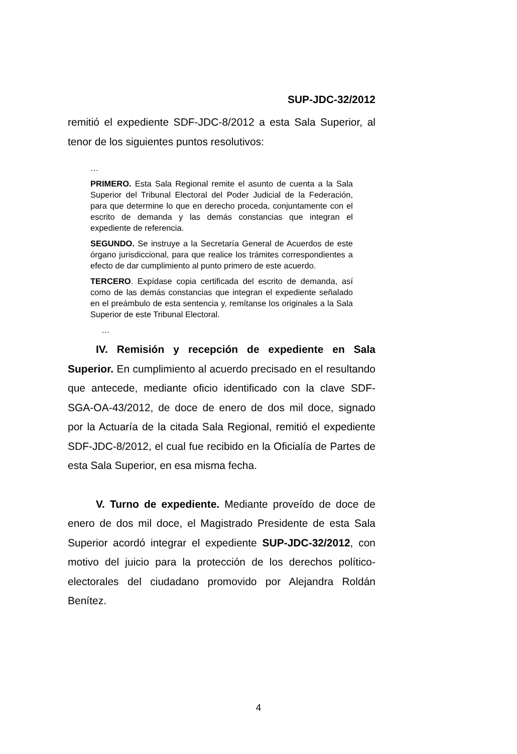SUP-JDC-32/2012
remitió el expediente SDF-JDC-8/2012 a esta Sala Superior, al tenor de los siguientes puntos resolutivos:
…
PRIMERO. Esta Sala Regional remite el asunto de cuenta a la Sala Superior del Tribunal Electoral del Poder Judicial de la Federación, para que determine lo que en derecho proceda, conjuntamente con el escrito de demanda y las demás constancias que integran el expediente de referencia.
SEGUNDO. Se instruye a la Secretaría General de Acuerdos de este órgano jurisdiccional, para que realice los trámites correspondientes a efecto de dar cumplimiento al punto primero de este acuerdo.
TERCERO. Expídase copia certificada del escrito de demanda, así como de las demás constancias que integran el expediente señalado en el preámbulo de esta sentencia y, remítanse los originales a la Sala Superior de este Tribunal Electoral.
…
IV. Remisión y recepción de expediente en Sala Superior. En cumplimiento al acuerdo precisado en el resultando que antecede, mediante oficio identificado con la clave SDF-SGA-OA-43/2012, de doce de enero de dos mil doce, signado por la Actuaría de la citada Sala Regional, remitió el expediente SDF-JDC-8/2012, el cual fue recibido en la Oficialía de Partes de esta Sala Superior, en esa misma fecha.
V. Turno de expediente. Mediante proveído de doce de enero de dos mil doce, el Magistrado Presidente de esta Sala Superior acordó integrar el expediente SUP-JDC-32/2012, con motivo del juicio para la protección de los derechos político-electorales del ciudadano promovido por Alejandra Roldán Benítez.
4